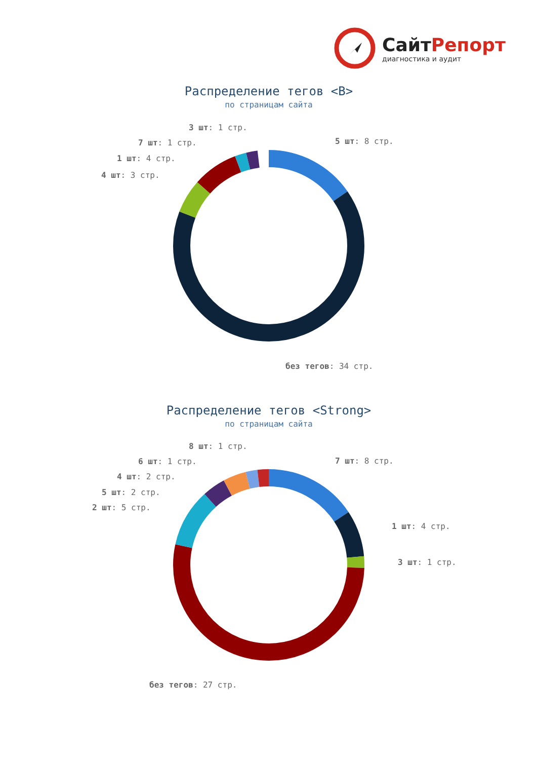СайтРепорт
диагностика и аудит
Распределение тегов <B>
по страницам сайта
3 шт: 1 стр.
5 шт: 8 стр.
7 шт: 1 стр.
1 шт: 4 стр.
4 шт: 3 стр.
без тегов: 34 стр.
Распределение тегов <Strong>
по страницам сайта
8 шт: 1 стр.
7 шт: 8 стр.
6 шт: 1 стр.
4 шт: 2 стр.
5 шт: 2 стр.
2 шт: 5 стр.
1 шт: 4 стр.
3 шт: 1 стр.
без тегов: 27 стр.